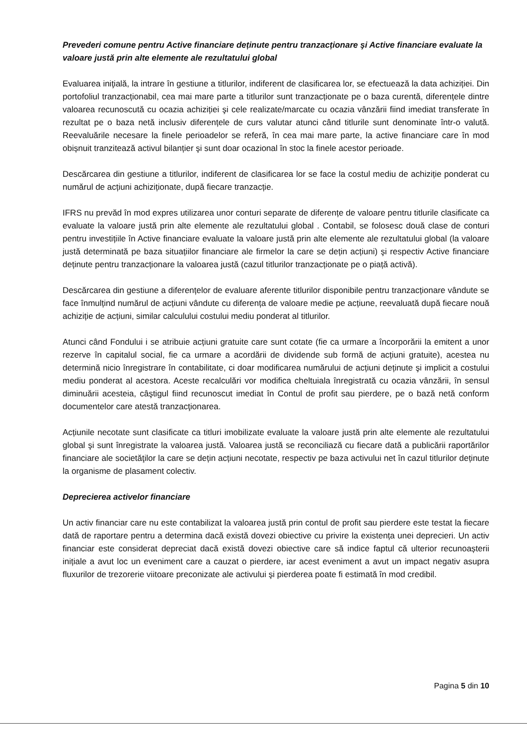Prevederi comune pentru Active financiare deținute pentru tranzacționare şi Active financiare evaluate la valoare justă prin alte elemente ale rezultatului global
Evaluarea iniţială, la intrare în gestiune a titlurilor, indiferent de clasificarea lor, se efectuează la data achiziției. Din portofoliul tranzacționabil, cea mai mare parte a titlurilor sunt tranzacționate pe o baza curentă, diferențele dintre valoarea recunoscută cu ocazia achiziției şi cele realizate/marcate cu ocazia vânzării fiind imediat transferate în rezultat pe o baza netă inclusiv diferențele de curs valutar atunci când titlurile sunt denominate într-o valută. Reevaluările necesare la finele perioadelor se referă, în cea mai mare parte, la active financiare care în mod obișnuit tranzitează activul bilanțier şi sunt doar ocazional în stoc la finele acestor perioade.
Descărcarea din gestiune a titlurilor, indiferent de clasificarea lor se face la costul mediu de achiziție ponderat cu numărul de acțiuni achiziționate, după fiecare tranzacție.
IFRS nu prevăd în mod expres utilizarea unor conturi separate de diferențe de valoare pentru titlurile clasificate ca evaluate la valoare justă prin alte elemente ale rezultatului global . Contabil, se folosesc două clase de conturi pentru investițiile în Active financiare evaluate la valoare justă prin alte elemente ale rezultatului global (la valoare justă determinată pe baza situațiilor financiare ale firmelor la care se dețin acțiuni) şi respectiv Active financiare deținute pentru tranzacționare la valoarea justă (cazul titlurilor tranzacționate pe o piață activă).
Descărcarea din gestiune a diferențelor de evaluare aferente titlurilor disponibile pentru tranzacționare vândute se face înmulțind numărul de acțiuni vândute cu diferența de valoare medie pe acțiune, reevaluată după fiecare nouă achiziție de acțiuni, similar calculului costului mediu ponderat al titlurilor.
Atunci când Fondului i se atribuie acțiuni gratuite care sunt cotate (fie ca urmare a încorporării la emitent a unor rezerve în capitalul social, fie ca urmare a acordării de dividende sub formă de acțiuni gratuite), acestea nu determină nicio înregistrare în contabilitate, ci doar modificarea numărului de acțiuni deținute şi implicit a costului mediu ponderat al acestora. Aceste recalculări vor modifica cheltuiala înregistrată cu ocazia vânzării, în sensul diminuării acesteia, câştigul fiind recunoscut imediat în Contul de profit sau pierdere, pe o bază netă conform documentelor care atestă tranzacţionarea.
Acțiunile necotate sunt clasificate ca titluri imobilizate evaluate la valoare justă prin alte elemente ale rezultatului global şi sunt înregistrate la valoarea justă. Valoarea justă se reconciliază cu fiecare dată a publicării raportărilor financiare ale societăţilor la care se dețin acțiuni necotate, respectiv pe baza activului net în cazul titlurilor deținute la organisme de plasament colectiv.
Deprecierea activelor financiare
Un activ financiar care nu este contabilizat la valoarea justă prin contul de profit sau pierdere este testat la fiecare dată de raportare pentru a determina dacă există dovezi obiective cu privire la existența unei deprecieri. Un activ financiar este considerat depreciat dacă există dovezi obiective care să indice faptul că ulterior recunoașterii inițiale a avut loc un eveniment care a cauzat o pierdere, iar acest eveniment a avut un impact negativ asupra fluxurilor de trezorerie viitoare preconizate ale activului şi pierderea poate fi estimată în mod credibil.
Pagina 5 din 10